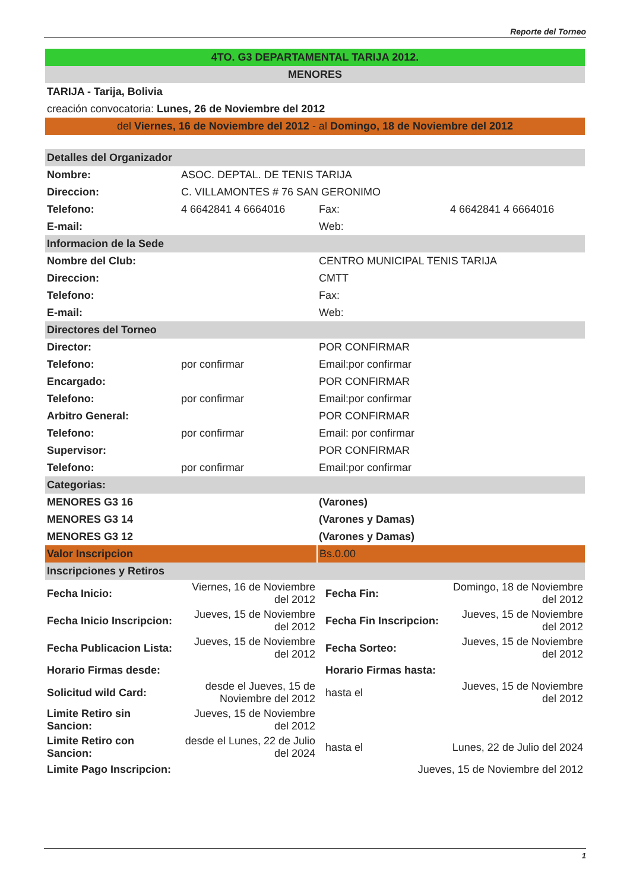Reporte del Torneo
| 4TO. G3 DEPARTAMENTAL TARIJA 2012. | | | |
| MENORES | | | |
| TARIJA - Tarija, Bolivia | | | |
| creación convocatoria: Lunes, 26 de Noviembre del 2012 | | | |
| del Viernes, 16 de Noviembre del 2012 - al Domingo, 18 de Noviembre del 2012 | | | |
| Detalles del Organizador | | | |
| Nombre: | ASOC. DEPTAL. DE TENIS TARIJA | | |
| Direccion: | C. VILLAMONTES # 76 SAN GERONIMO | | |
| Telefono: | 4 6642841 4 6664016 | Fax: | 4 6642841 4 6664016 |
| E-mail: | | Web: | |
| Informacion de la Sede | | | |
| Nombre del Club: | | CENTRO MUNICIPAL TENIS TARIJA | |
| Direccion: | | CMTT | |
| Telefono: | | Fax: | |
| E-mail: | | Web: | |
| Directores del Torneo | | | |
| Director: | | POR CONFIRMAR | |
| Telefono: | por confirmar | Email:por confirmar | |
| Encargado: | | POR CONFIRMAR | |
| Telefono: | por confirmar | Email:por confirmar | |
| Arbitro General: | | POR CONFIRMAR | |
| Telefono: | por confirmar | Email: por confirmar | |
| Supervisor: | | POR CONFIRMAR | |
| Telefono: | por confirmar | Email:por confirmar | |
| Categorias: | | | |
| MENORES G3 16 | | (Varones) | |
| MENORES G3 14 | | (Varones y Damas) | |
| MENORES G3 12 | | (Varones y Damas) | |
| Valor Inscripcion | | Bs.0.00 | |
| Inscripciones y Retiros | | | |
| Fecha Inicio: | Viernes, 16 de Noviembre del 2012 | Fecha Fin: | Domingo, 18 de Noviembre del 2012 |
| Fecha Inicio Inscripcion: | Jueves, 15 de Noviembre del 2012 | Fecha Fin Inscripcion: | Jueves, 15 de Noviembre del 2012 |
| Fecha Publicacion Lista: | Jueves, 15 de Noviembre del 2012 | Fecha Sorteo: | Jueves, 15 de Noviembre del 2012 |
| Horario Firmas desde: | | Horario Firmas hasta: | |
| Solicitud wild Card: | desde el Jueves, 15 de Noviembre del 2012 | hasta el | Jueves, 15 de Noviembre del 2012 |
| Limite Retiro sin Sancion: | Jueves, 15 de Noviembre del 2012 | | |
| Limite Retiro con Sancion: | desde el Lunes, 22 de Julio del 2024 | hasta el | Lunes, 22 de Julio del 2024 |
| Limite Pago Inscripcion: | | Jueves, 15 de Noviembre del 2012 | |
1